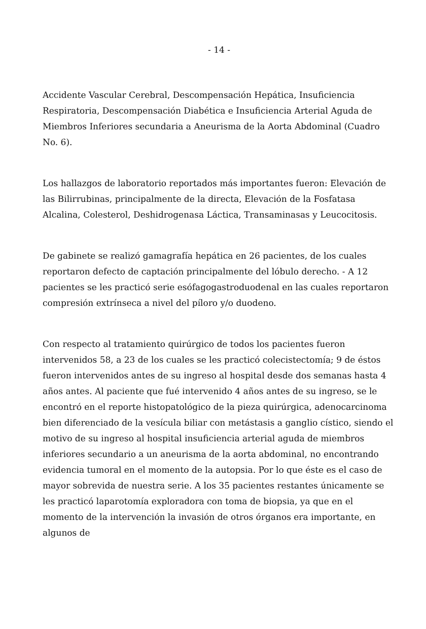- 14 -
Accidente Vascular Cerebral, Descompensación Hepática, Insuficiencia Respiratoria, Descompensación Diabética e Insuficiencia Arterial Aguda de Miembros Inferiores secundaria a Aneurisma de la Aorta Abdominal (Cuadro No. 6).
Los hallazgos de laboratorio reportados más importantes fueron: Elevación de las Bilirrubinas, principalmente de la directa, Elevación de la Fosfatasa Alcalina, Colesterol, Deshidrogenasa Láctica, Transaminasas y Leucocitosis.
De gabinete se realizó gamagrafía hepática en 26 pacientes, de los cuales reportaron defecto de captación principalmente del lóbulo derecho. - A 12 pacientes se les practicó serie esófagogastroduodenal en las cuales reportaron compresión extrínseca a nivel del píloro y/o duodeno.
Con respecto al tratamiento quirúrgico de todos los pacientes fueron intervenidos 58, a 23 de los cuales se les practicó colecistectomía; 9 de éstos fueron intervenidos antes de su ingreso al hospital desde dos semanas hasta 4 años antes. Al paciente que fué intervenido 4 años antes de su ingreso, se le encontró en el reporte histopatológico de la pieza quirúrgica, adenocarcinoma bien diferenciado de la vesícula biliar con metástasis a ganglio cístico, siendo el motivo de su ingreso al hospital insuficiencia arterial aguda de miembros inferiores secundario a un aneurisma de la aorta abdominal, no encontrando evidencia tumoral en el momento de la autopsia. Por lo que éste es el caso de mayor sobrevida de nuestra serie. A los 35 pacientes restantes únicamente se les practicó laparotomía exploradora con toma de biopsia, ya que en el momento de la intervención la invasión de otros órganos era importante, en algunos de